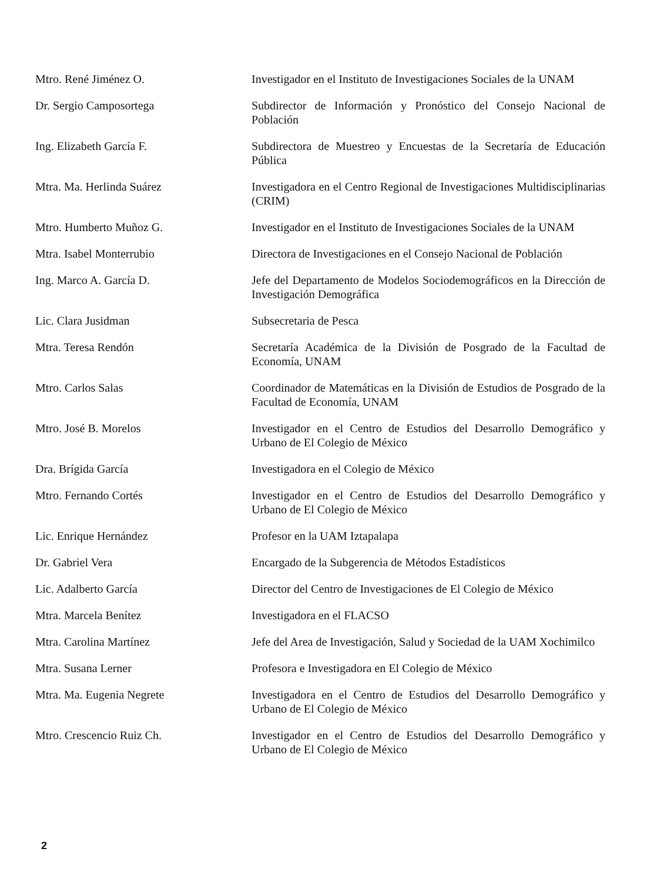Mtro. René Jiménez O. Investigador en el Instituto de Investigaciones Sociales de la UNAM
Dr. Sergio Camposortega Subdirector de Información y Pronóstico del Consejo Nacional de Población
Ing. Elizabeth García F. Subdirectora de Muestreo y Encuestas de la Secretaría de Educación Pública
Mtra. Ma. Herlinda Suárez Investigadora en el Centro Regional de Investigaciones Multidisciplinarias (CRIM)
Mtro. Humberto Muñoz G. Investigador en el Instituto de Investigaciones Sociales de la UNAM
Mtra. Isabel Monterrubio Directora de Investigaciones en el Consejo Nacional de Población
Ing. Marco A. García D. Jefe del Departamento de Modelos Sociodemográficos en la Dirección de Investigación Demográfica
Lic. Clara Jusidman Subsecretaria de Pesca
Mtra. Teresa Rendón Secretaría Académica de la División de Posgrado de la Facultad de Economía, UNAM
Mtro. Carlos Salas Coordinador de Matemáticas en la División de Estudios de Posgrado de la Facultad de Economía, UNAM
Mtro. José B. Morelos Investigador en el Centro de Estudios del Desarrollo Demográfico y Urbano de El Colegio de México
Dra. Brígida García Investigadora en el Colegio de México
Mtro. Fernando Cortés Investigador en el Centro de Estudios del Desarrollo Demográfico y Urbano de El Colegio de México
Lic. Enrique Hernández Profesor en la UAM Iztapalapa
Dr. Gabriel Vera Encargado de la Subgerencia de Métodos Estadísticos
Lic. Adalberto García Director del Centro de Investigaciones de El Colegio de México
Mtra. Marcela Benítez Investigadora en el FLACSO
Mtra. Carolina Martínez Jefe del Area de Investigación, Salud y Sociedad de la UAM Xochimilco
Mtra. Susana Lerner Profesora e Investigadora en El Colegio de México
Mtra. Ma. Eugenia Negrete Investigadora en el Centro de Estudios del Desarrollo Demográfico y Urbano de El Colegio de México
Mtro. Crescencio Ruiz Ch. Investigador en el Centro de Estudios del Desarrollo Demográfico y Urbano de El Colegio de México
2